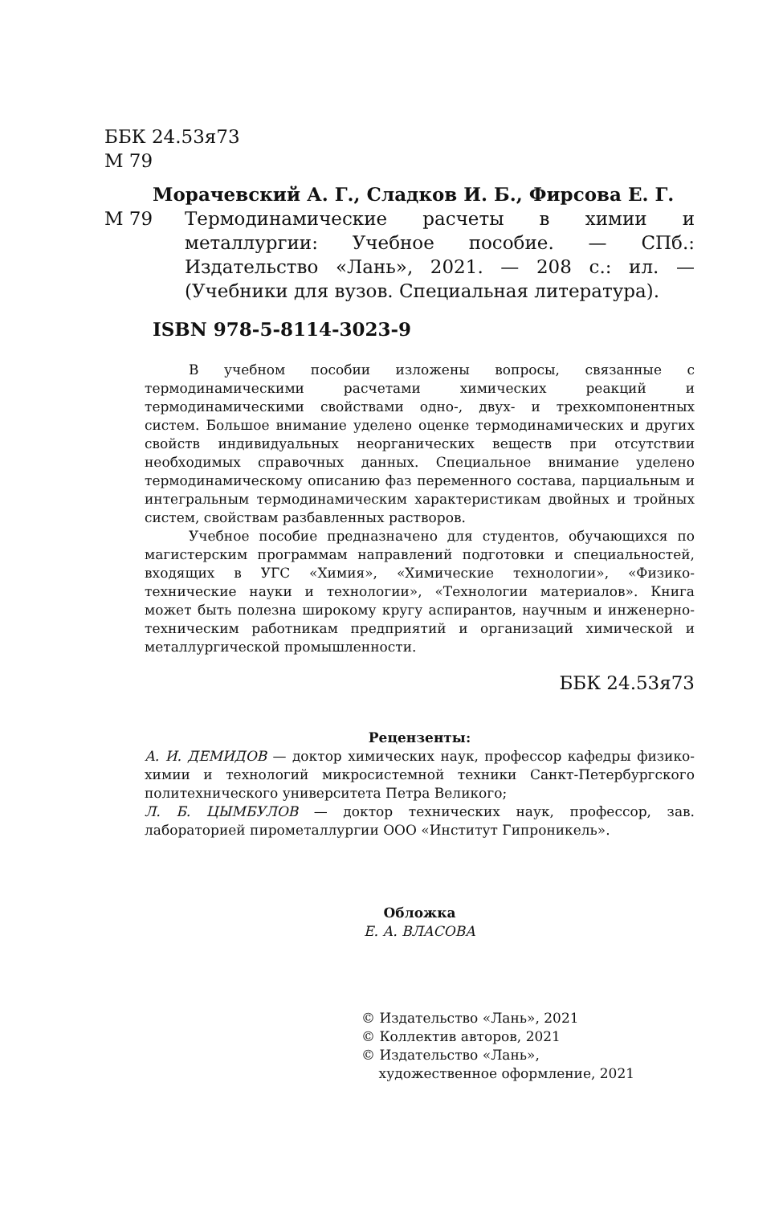ББК 24.53я73
М 79
Морачевский А. Г., Сладков И. Б., Фирсова Е. Г.
М 79 Термодинамические расчеты в химии и металлургии: Учебное пособие. — СПб.: Издательство «Лань», 2021. — 208 с.: ил. — (Учебники для вузов. Специальная литература).
ISBN 978-5-8114-3023-9
В учебном пособии изложены вопросы, связанные с термодинамическими расчетами химических реакций и термодинамическими свойствами одно-, двух- и трехкомпонентных систем. Большое внимание уделено оценке термодинамических и других свойств индивидуальных неорганических веществ при отсутствии необходимых справочных данных. Специальное внимание уделено термодинамическому описанию фаз переменного состава, парциальным и интегральным термодинамическим характеристикам двойных и тройных систем, свойствам разбавленных растворов.
Учебное пособие предназначено для студентов, обучающихся по магистерским программам направлений подготовки и специальностей, входящих в УГС «Химия», «Химические технологии», «Физико-технические науки и технологии», «Технологии материалов». Книга может быть полезна широкому кругу аспирантов, научным и инженерно-техническим работникам предприятий и организаций химической и металлургической промышленности.
ББК 24.53я73
Рецензенты:
А. И. ДЕМИДОВ — доктор химических наук, профессор кафедры физико-химии и технологий микросистемной техники Санкт-Петербургского политехнического университета Петра Великого;
Л. Б. ЦЫМБУЛОВ — доктор технических наук, профессор, зав. лабораторией пирометаллургии ООО «Институт Гипроникель».
Обложка
Е. А. ВЛАСОВА
© Издательство «Лань», 2021
© Коллектив авторов, 2021
© Издательство «Лань»,
художественное оформление, 2021